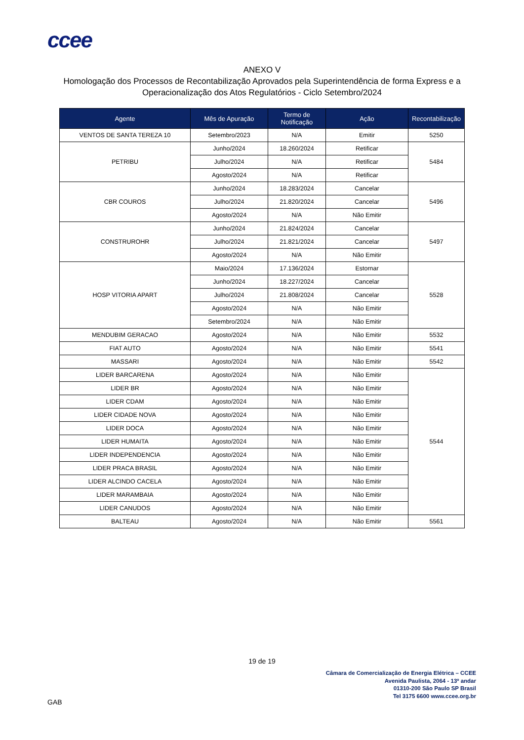ccee
ANEXO V
Homologação dos Processos de Recontabilização Aprovados pela Superintendência de forma Express e a
Operacionalização dos Atos Regulatórios - Ciclo Setembro/2024
| Agente | Mês de Apuração | Termo de Notificação | Ação | Recontabilização |
| --- | --- | --- | --- | --- |
| VENTOS DE SANTA TEREZA 10 | Setembro/2023 | N/A | Emitir | 5250 |
| PETRIBU | Junho/2024 | 18.260/2024 | Retificar | 5484 |
| | Julho/2024 | N/A | Retificar | |
| | Agosto/2024 | N/A | Retificar | |
| CBR COUROS | Junho/2024 | 18.283/2024 | Cancelar | 5496 |
| | Julho/2024 | 21.820/2024 | Cancelar | |
| | Agosto/2024 | N/A | Não Emitir | |
| CONSTRUROHR | Junho/2024 | 21.824/2024 | Cancelar | 5497 |
| | Julho/2024 | 21.821/2024 | Cancelar | |
| | Agosto/2024 | N/A | Não Emitir | |
| HOSP VITORIA APART | Maio/2024 | 17.136/2024 | Estornar | 5528 |
| | Junho/2024 | 18.227/2024 | Cancelar | |
| | Julho/2024 | 21.808/2024 | Cancelar | |
| | Agosto/2024 | N/A | Não Emitir | |
| | Setembro/2024 | N/A | Não Emitir | |
| MENDUBIM GERACAO | Agosto/2024 | N/A | Não Emitir | 5532 |
| FIAT AUTO | Agosto/2024 | N/A | Não Emitir | 5541 |
| MASSARI | Agosto/2024 | N/A | Não Emitir | 5542 |
| LIDER BARCARENA | Agosto/2024 | N/A | Não Emitir | 5544 |
| LIDER BR | Agosto/2024 | N/A | Não Emitir | |
| LIDER CDAM | Agosto/2024 | N/A | Não Emitir | |
| LIDER CIDADE NOVA | Agosto/2024 | N/A | Não Emitir | |
| LIDER DOCA | Agosto/2024 | N/A | Não Emitir | |
| LIDER HUMAITA | Agosto/2024 | N/A | Não Emitir | |
| LIDER INDEPENDENCIA | Agosto/2024 | N/A | Não Emitir | |
| LIDER PRACA BRASIL | Agosto/2024 | N/A | Não Emitir | |
| LIDER ALCINDO CACELA | Agosto/2024 | N/A | Não Emitir | |
| LIDER MARAMBAIA | Agosto/2024 | N/A | Não Emitir | |
| LIDER CANUDOS | Agosto/2024 | N/A | Não Emitir | |
| BALTEAU | Agosto/2024 | N/A | Não Emitir | 5561 |
19 de 19
Câmara de Comercialização de Energia Elétrica – CCEE
Avenida Paulista, 2064 - 13º andar
01310-200 São Paulo SP Brasil
Tel 3175 6600 www.ccee.org.br
GAB